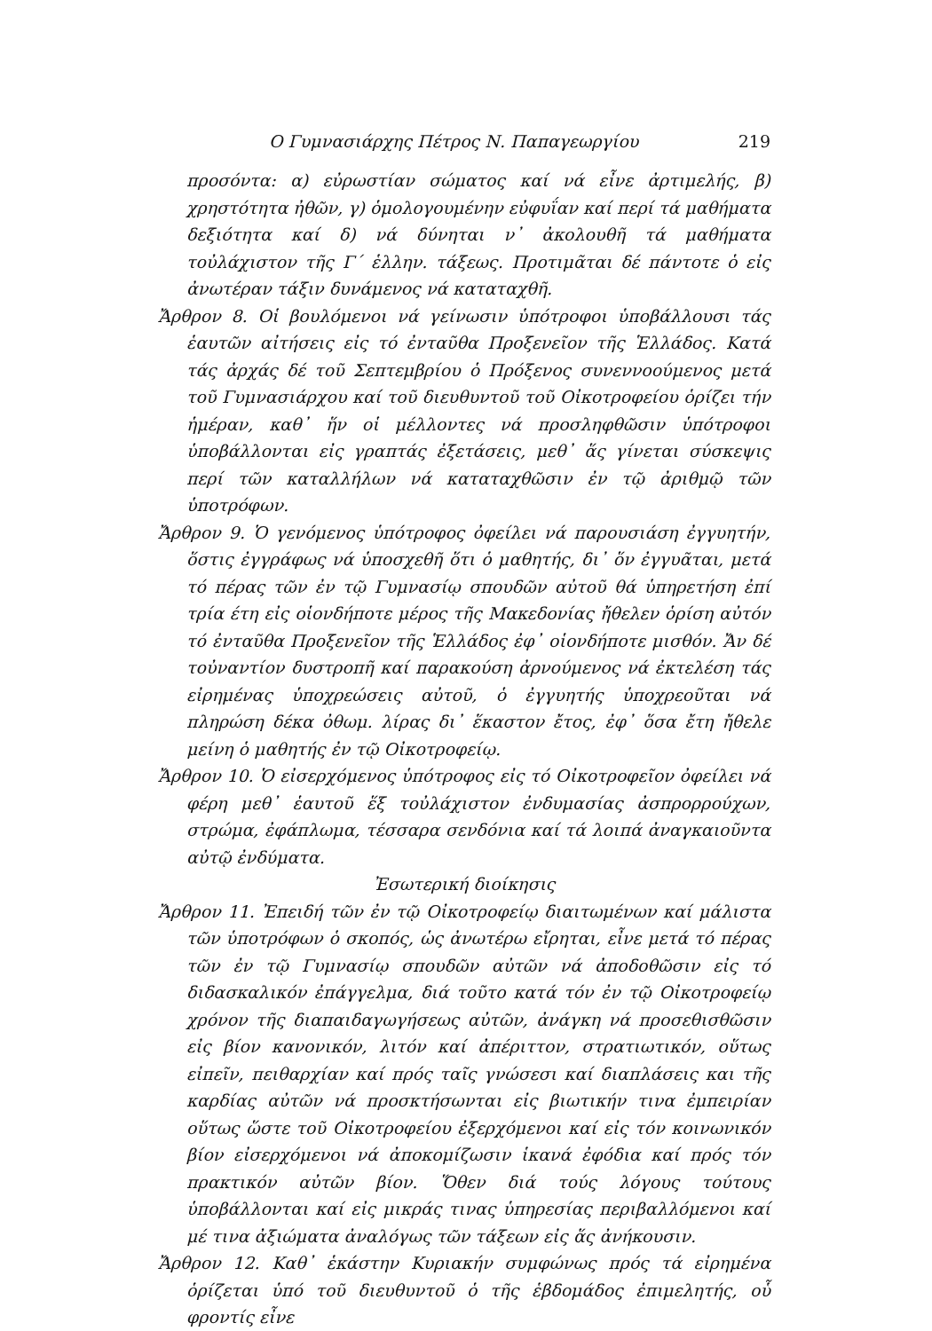Ο Γυμνασιάρχης Πέτρος Ν. Παπαγεωργίου 219
προσόντα: α) εὐρωστίαν σώματος καί νά εἶνε ἀρτιμελής, β) χρηστότητα ἠθῶν, γ) ὁμολογουμένην εὐφυΐαν καί περί τά μαθήματα δεξιότητα καί δ) νά δύνηται ν᾽ ἀκολουθῆ τά μαθήματα τοὐλάχιστον τῆς Γ΄ ἑλλην. τάξεως. Προτιμᾶται δέ πάντοτε ὁ εἰς ἀνωτέραν τάξιν δυνάμενος νά καταταχθῆ.
Ἄρθρον 8. Οἱ βουλόμενοι νά γείνωσιν ὑπότροφοι ὑποβάλλουσι τάς ἑαυτῶν αἰτήσεις εἰς τό ἐνταῦθα Προξενεῖον τῆς Ἑλλάδος. Κατά τάς ἀρχάς δέ τοῦ Σεπτεμβρίου ὁ Πρόξενος συνεννοούμενος μετά τοῦ Γυμνασιάρχου καί τοῦ διευθυντοῦ τοῦ Οἰκοτροφείου ὁρίζει τήν ἡμέραν, καθ᾽ ἥν οἱ μέλλοντες νά προσληφθῶσιν ὑπότροφοι ὑποβάλλονται εἰς γραπτάς ἐξετάσεις, μεθ᾽ ἅς γίνεται σύσκεψις περί τῶν καταλλήλων νά καταταχθῶσιν ἐν τῷ ἀριθμῷ τῶν ὑποτρόφων.
Ἄρθρον 9. Ὁ γενόμενος ὑπότροφος ὀφείλει νά παρουσιάση ἐγγυητήν, ὅστις ἐγγράφως νά ὑποσχεθῆ ὅτι ὁ μαθητής, δι᾽ ὅν ἐγγυᾶται, μετά τό πέρας τῶν ἐν τῷ Γυμνασίῳ σπουδῶν αὐτοῦ θά ὑπηρετήση ἐπί τρία έτη εἰς οἱονδήποτε μέρος τῆς Μακεδονίας ἤθελεν ὁρίση αὐτόν τό ἐνταῦθα Προξενεῖον τῆς Ἑλλάδος ἐφ᾽ οἱονδήποτε μισθόν. Ἄν δέ τοὐναντίον δυστροπῆ καί παρακούση ἀρνούμενος νά ἐκτελέση τάς εἰρημένας ὑποχρεώσεις αὐτοῦ, ὁ ἐγγυητής ὑποχρεοῦται νά πληρώση δέκα ὀθωμ. λίρας δι᾽ ἕκαστον ἔτος, ἐφ᾽ ὅσα ἔτη ἤθελε μείνη ὁ μαθητής ἐν τῷ Οἰκοτροφείῳ.
Ἄρθρον 10. Ὁ εἰσερχόμενος ὑπότροφος εἰς τό Οἰκοτροφεῖον ὀφείλει νά φέρη μεθ᾽ ἑαυτοῦ ἕξ τοὐλάχιστον ἐνδυμασίας ἀσπρορρούχων, στρώμα, ἐφάπλωμα, τέσσαρα σενδόνια καί τά λοιπά ἀναγκαιοῦντα αὐτῷ ἐνδύματα.
Ἐσωτερική διοίκησις
Ἄρθρον 11. Ἐπειδή τῶν ἐν τῷ Οἰκοτροφείῳ διαιτωμένων καί μάλιστα τῶν ὑποτρόφων ὁ σκοπός, ὡς ἀνωτέρω εἴρηται, εἶνε μετά τό πέρας τῶν ἐν τῷ Γυμνασίῳ σπουδῶν αὐτῶν νά ἀποδοθῶσιν εἰς τό διδασκαλικόν ἐπάγγελμα, διά τοῦτο κατά τόν ἐν τῷ Οἰκοτροφείῳ χρόνον τῆς διαπαιδαγωγήσεως αὐτῶν, ἀνάγκη νά προσεθισθῶσιν εἰς βίον κανονικόν, λιτόν καί ἀπέριττον, στρατιωτικόν, οὕτως εἰπεῖν, πειθαρχίαν καί πρός ταῖς γνώσεσι καί διαπλάσεις και τῆς καρδίας αὐτῶν νά προσκτήσωνται εἰς βιωτικήν τινα ἐμπειρίαν οὕτως ὥστε τοῦ Οἰκοτροφείου ἐξερχόμενοι καί εἰς τόν κοινωνικόν βίον εἰσερχόμενοι νά ἀποκομίζωσιν ἱκανά ἐφόδια καί πρός τόν πρακτικόν αὐτῶν βίον. Ὅθεν διά τούς λόγους τούτους ὑποβάλλονται καί εἰς μικράς τινας ὑπηρεσίας περιβαλλόμενοι καί μέ τινα ἀξιώματα ἀναλόγως τῶν τάξεων εἰς ἅς ἀνήκουσιν.
Ἄρθρον 12. Καθ᾽ ἑκάστην Κυριακήν συμφώνως πρός τά εἰρημένα ὁρίζεται ὑπό τοῦ διευθυντοῦ ὁ τῆς ἑβδομάδος ἐπιμελητής, οὗ φροντίς εἶνε